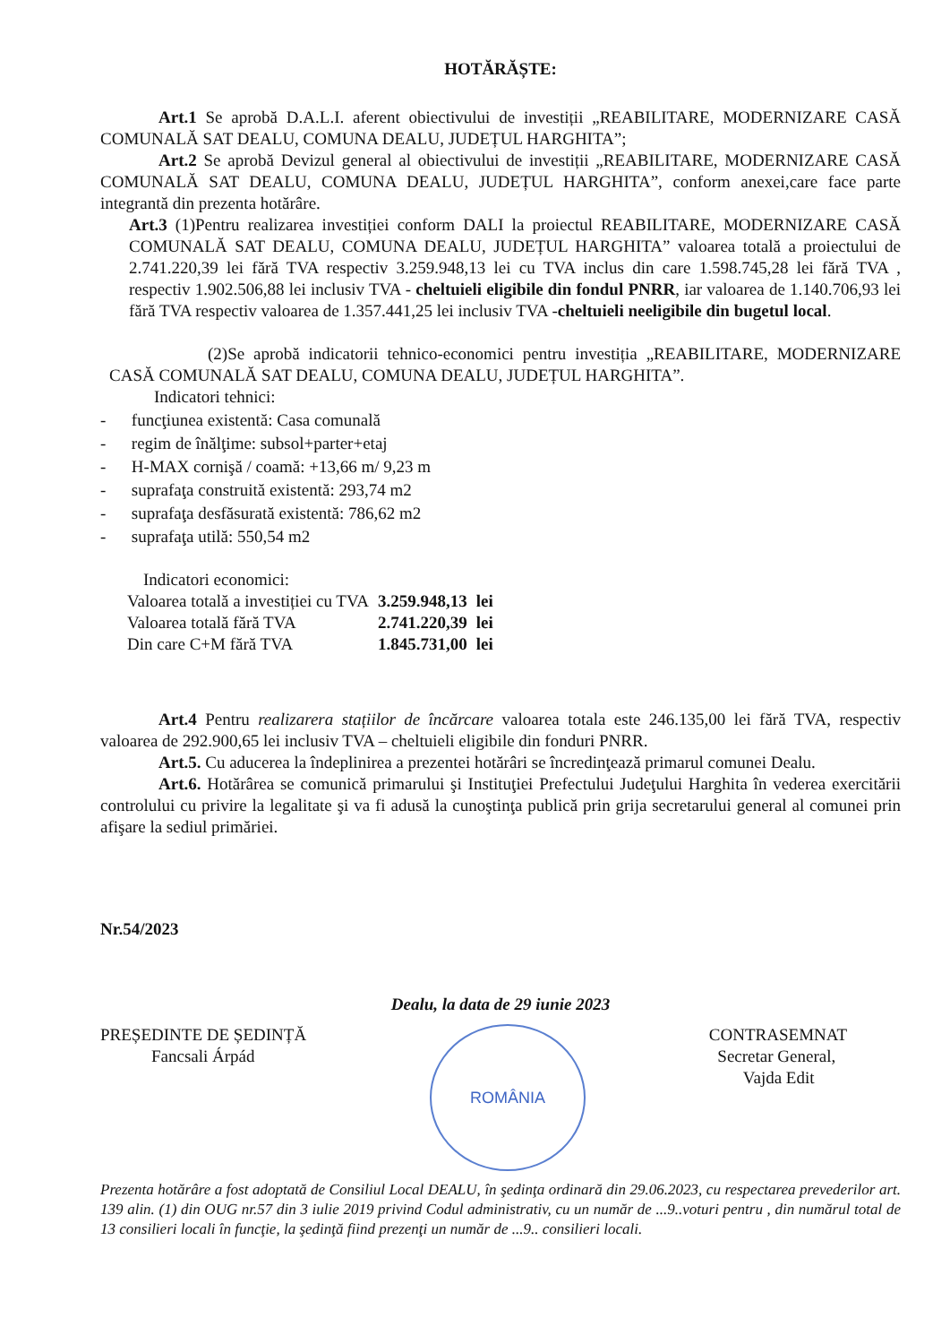HOTĂRĂȘTE:
Art.1 Se aprobă D.A.L.I. aferent obiectivului de investiții „REABILITARE, MODERNIZARE CASĂ COMUNALĂ SAT DEALU, COMUNA DEALU, JUDEȚUL HARGHITA”;
Art.2 Se aprobă Devizul general al obiectivului de investiții „REABILITARE, MODERNIZARE CASĂ COMUNALĂ SAT DEALU, COMUNA DEALU, JUDEȚUL HARGHITA”, conform anexei,care face parte integrantă din prezenta hotărâre.
Art.3 (1)Pentru realizarea investiției conform DALI la proiectul REABILITARE, MODERNIZARE CASĂ COMUNALĂ SAT DEALU, COMUNA DEALU, JUDEȚUL HARGHITA” valoarea totală a proiectului de 2.741.220,39 lei fără TVA respectiv 3.259.948,13 lei cu TVA inclus din care 1.598.745,28 lei fără TVA , respectiv 1.902.506,88 lei inclusiv TVA - cheltuieli eligibile din fondul PNRR, iar valoarea de 1.140.706,93 lei fără TVA respectiv valoarea de 1.357.441,25 lei inclusiv TVA -cheltuieli neeligibile din bugetul local.
(2)Se aprobă indicatorii tehnico-economici pentru investiția „REABILITARE, MODERNIZARE CASĂ COMUNALĂ SAT DEALU, COMUNA DEALU, JUDEȚUL HARGHITA”.
Indicatori tehnici:
- funcţiunea existentă: Casa comunală
- regim de înălţime: subsol+parter+etaj
- H-MAX cornişă / coamă: +13,66 m/ 9,23 m
- suprafaţa construită existentă: 293,74 m2
- suprafaţa desfăsurată existentă: 786,62 m2
- suprafaţa utilă: 550,54 m2
Indicatori economici:
| Valoarea totală a investiției cu TVA | 3.259.948,13 | lei |
| Valoarea totală fără TVA | 2.741.220,39 | lei |
| Din care C+M fără TVA | 1.845.731,00 | lei |
Art.4 Pentru realizarera stațiilor de încărcare valoarea totala este 246.135,00 lei fără TVA, respectiv valoarea de 292.900,65 lei inclusiv TVA – cheltuieli eligibile din fonduri PNRR.
Art.5. Cu aducerea la îndeplinirea a prezentei hotărâri se încredinţează primarul comunei Dealu.
Art.6. Hotărârea se comunică primarului şi Instituţiei Prefectului Judeţului Harghita în vederea exercitării controlului cu privire la legalitate şi va fi adusă la cunoştinţa publică prin grija secretarului general al comunei prin afişare la sediul primăriei.
Nr.54/2023
Dealu, la data de 29 iunie 2023
PREȘEDINTE DE ȘEDINȚĂ
Fancsali Árpád
ROMÂNIA
CONTRASEMNAT
Secretar General,
Vajda Edit
Prezenta hotărâre a fost adoptată de Consiliul Local DEALU, în şedinţa ordinară din 29.06.2023, cu respectarea prevederilor art. 139 alin. (1) din OUG nr.57 din 3 iulie 2019 privind Codul administrativ, cu un număr de ...9..voturi pentru , din numărul total de 13 consilieri locali în funcţie, la şedinţă fiind prezenţi un număr de ...9.. consilieri locali.